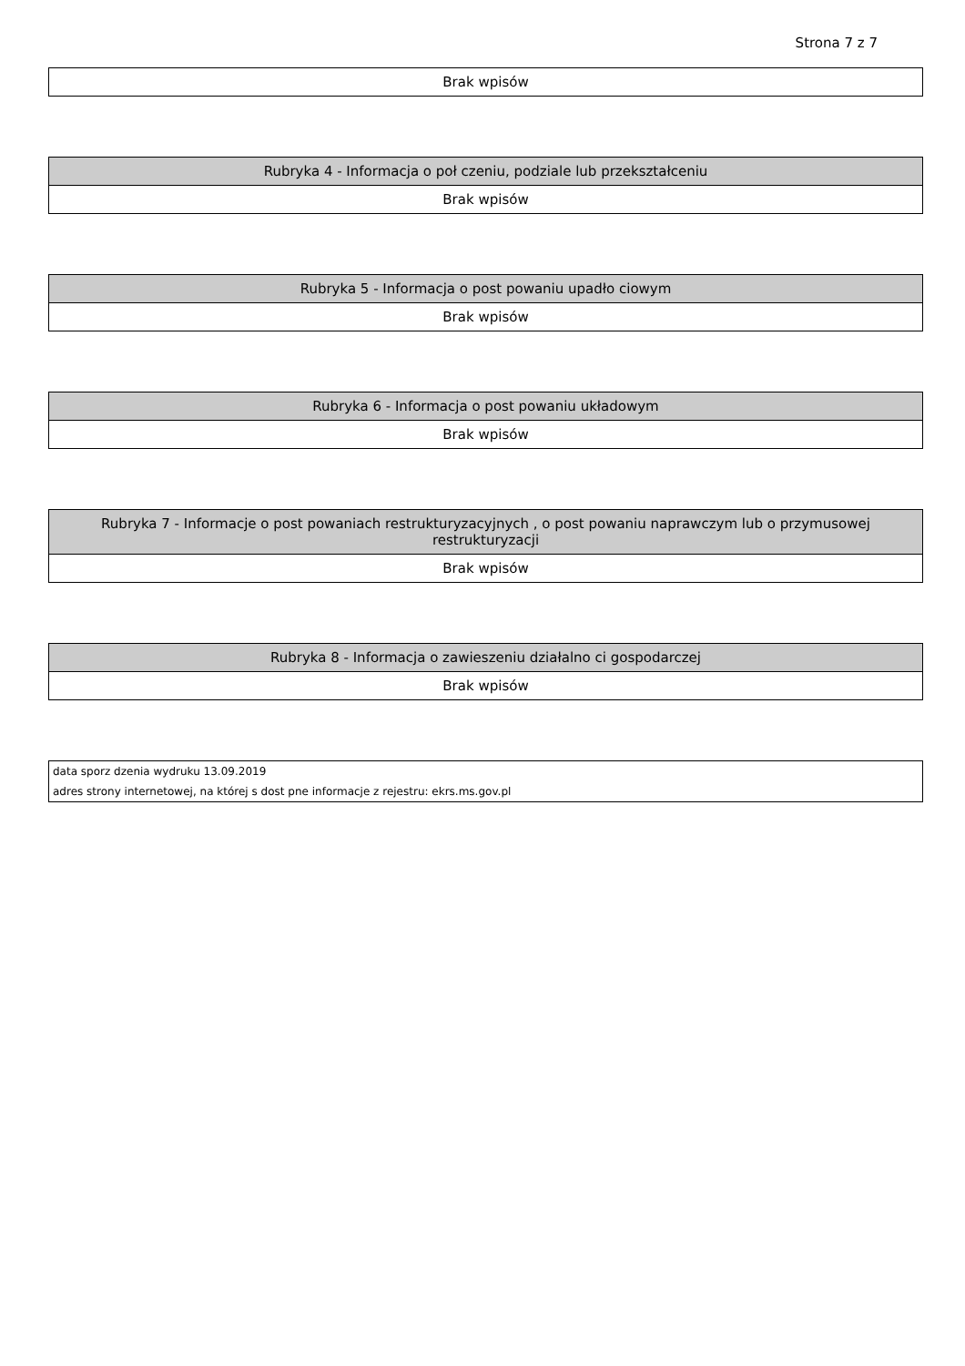Strona 7 z 7
| Brak wpisów |
| Rubryka 4 - Informacja o poł czeniu, podziale lub przekształceniu |
| --- |
| Brak wpisów |
| Rubryka 5 - Informacja o post powaniu upadło ciowym |
| --- |
| Brak wpisów |
| Rubryka 6 - Informacja o post powaniu układowym |
| --- |
| Brak wpisów |
| Rubryka 7 - Informacje o post powaniach restrukturyzacyjnych , o post powaniu naprawczym lub o przymusowej restrukturyzacji |
| --- |
| Brak wpisów |
| Rubryka 8 - Informacja o zawieszeniu działalno ci gospodarczej |
| --- |
| Brak wpisów |
| data sporz dzenia wydruku 13.09.2019 |
| adres strony internetowej, na której s dost pne informacje z rejestru: ekrs.ms.gov.pl |